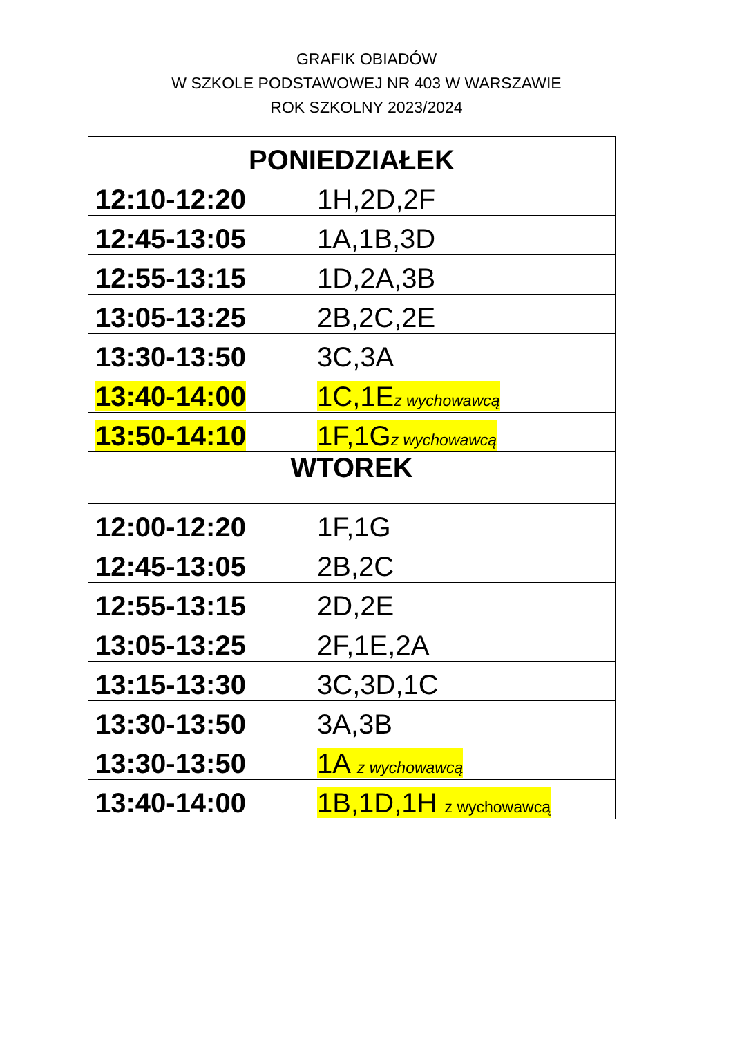GRAFIK OBIADÓW
W SZKOLE PODSTAWOWEJ NR 403 W WARSZAWIE
ROK SZKOLNY 2023/2024
| PONIEDZIAŁEK | |
| 12:10-12:20 | 1H,2D,2F |
| 12:45-13:05 | 1A,1B,3D |
| 12:55-13:15 | 1D,2A,3B |
| 13:05-13:25 | 2B,2C,2E |
| 13:30-13:50 | 3C,3A |
| 13:40-14:00 | 1C,1E z wychowawcą |
| 13:50-14:10 | 1F,1G z wychowawcą |
| WTOREK | |
| 12:00-12:20 | 1F,1G |
| 12:45-13:05 | 2B,2C |
| 12:55-13:15 | 2D,2E |
| 13:05-13:25 | 2F,1E,2A |
| 13:15-13:30 | 3C,3D,1C |
| 13:30-13:50 | 3A,3B |
| 13:30-13:50 | 1A z wychowawcą |
| 13:40-14:00 | 1B,1D,1H z wychowawcą |